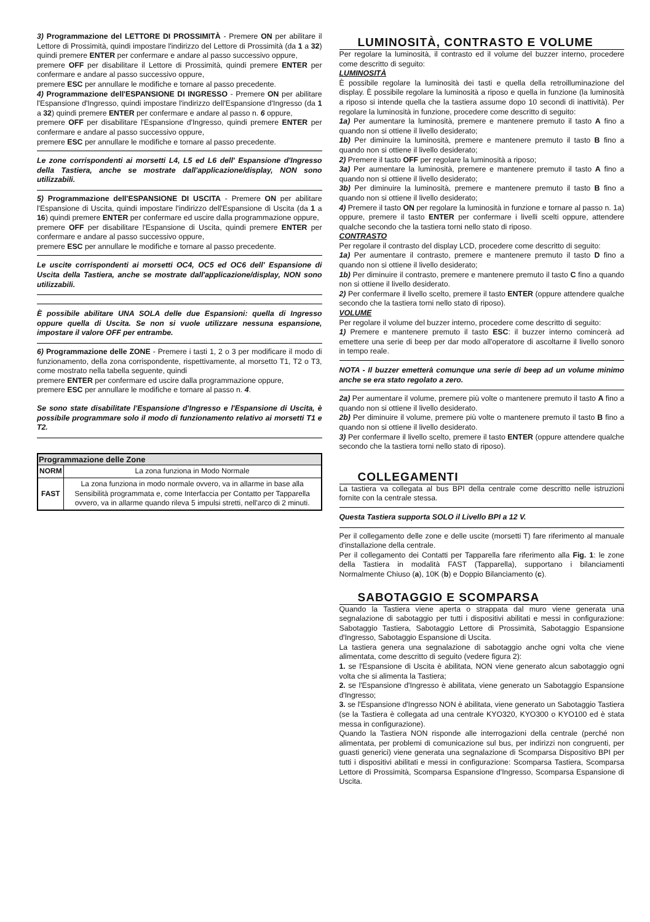3) Programmazione del LETTORE DI PROSSIMITÀ - Premere ON per abilitare il Lettore di Prossimità, quindi impostare l'indirizzo del Lettore di Prossimità (da 1 a 32) quindi premere ENTER per confermare e andare al passo successivo oppure,
premere OFF per disabilitare il Lettore di Prossimità, quindi premere ENTER per confermare e andare al passo successivo oppure,
premere ESC per annullare le modifiche e tornare al passo precedente.
4) Programmazione dell'ESPANSIONE DI INGRESSO - Premere ON per abilitare l'Espansione d'Ingresso, quindi impostare l'indirizzo dell'Espansione d'Ingresso (da 1 a 32) quindi premere ENTER per confermare e andare al passo n. 6 oppure,
premere OFF per disabilitare l'Espansione d'Ingresso, quindi premere ENTER per confermare e andare al passo successivo oppure,
premere ESC per annullare le modifiche e tornare al passo precedente.
Le zone corrispondenti ai morsetti L4, L5 ed L6 dell' Espansione d'Ingresso della Tastiera, anche se mostrate dall'applicazione/display, NON sono utilizzabili.
5) Programmazione dell'ESPANSIONE DI USCITA - Premere ON per abilitare l'Espansione di Uscita, quindi impostare l'indirizzo dell'Espansione di Uscita (da 1 a 16) quindi premere ENTER per confermare ed uscire dalla programmazione oppure,
premere OFF per disabilitare l'Espansione di Uscita, quindi premere ENTER per confermare e andare al passo successivo oppure,
premere ESC per annullare le modifiche e tornare al passo precedente.
Le uscite corrispondenti ai morsetti OC4, OC5 ed OC6 dell' Espansione di Uscita della Tastiera, anche se mostrate dall'applicazione/display, NON sono utilizzabili.
È possibile abilitare UNA SOLA delle due Espansioni: quella di Ingresso oppure quella di Uscita. Se non si vuole utilizzare nessuna espansione, impostare il valore OFF per entrambe.
6) Programmazione delle ZONE - Premere i tasti 1, 2 o 3 per modificare il modo di funzionamento, della zona corrispondente, rispettivamente, al morsetto T1, T2 o T3, come mostrato nella tabella seguente, quindi
premere ENTER per confermare ed uscire dalla programmazione oppure,
premere ESC per annullare le modifiche e tornare al passo n. 4.
Se sono state disabilitate l'Espansione d'Ingresso e l'Espansione di Uscita, è possibile programmare solo il modo di funzionamento relativo ai morsetti T1 e T2.
| Programmazione delle Zone | |
| --- | --- |
| NORM | La zona funziona in Modo Normale |
| FAST | La zona funziona in modo normale ovvero, va in allarme in base alla Sensibilità programmata e, come Interfaccia per Contatto per Tapparella ovvero, va in allarme quando rileva 5 impulsi stretti, nell'arco di 2 minuti. |
LUMINOSITÀ, CONTRASTO E VOLUME
Per regolare la luminosità, il contrasto ed il volume del buzzer interno, procedere come descritto di seguito:
LUMINOSITÀ
È possibile regolare la luminosità dei tasti e quella della retroilluminazione del display. È possibile regolare la luminosità a riposo e quella in funzione (la luminosità a riposo si intende quella che la tastiera assume dopo 10 secondi di inattività). Per regolare la luminosità in funzione, procedere come descritto di seguito:
1a) Per aumentare la luminosità, premere e mantenere premuto il tasto A fino a quando non si ottiene il livello desiderato;
1b) Per diminuire la luminosità, premere e mantenere premuto il tasto B fino a quando non si ottiene il livello desiderato;
2) Premere il tasto OFF per regolare la luminosità a riposo;
3a) Per aumentare la luminosità, premere e mantenere premuto il tasto A fino a quando non si ottiene il livello desiderato;
3b) Per diminuire la luminosità, premere e mantenere premuto il tasto B fino a quando non si ottiene il livello desiderato;
4) Premere il tasto ON per regolare la luminosità in funzione e tornare al passo n. 1a) oppure, premere il tasto ENTER per confermare i livelli scelti oppure, attendere qualche secondo che la tastiera torni nello stato di riposo.
CONTRASTO
Per regolare il contrasto del display LCD, procedere come descritto di seguito:
1a) Per aumentare il contrasto, premere e mantenere premuto il tasto D fino a quando non si ottiene il livello desiderato;
1b) Per diminuire il contrasto, premere e mantenere premuto il tasto C fino a quando non si ottiene il livello desiderato.
2) Per confermare il livello scelto, premere il tasto ENTER (oppure attendere qualche secondo che la tastiera torni nello stato di riposo).
VOLUME
Per regolare il volume del buzzer interno, procedere come descritto di seguito:
1) Premere e mantenere premuto il tasto ESC: il buzzer interno comincerà ad emettere una serie di beep per dar modo all'operatore di ascoltarne il livello sonoro in tempo reale.
NOTA - Il buzzer emetterà comunque una serie di beep ad un volume minimo anche se era stato regolato a zero.
2a) Per aumentare il volume, premere più volte o mantenere premuto il tasto A fino a quando non si ottiene il livello desiderato.
2b) Per diminuire il volume, premere più volte o mantenere premuto il tasto B fino a quando non si ottiene il livello desiderato.
3) Per confermare il livello scelto, premere il tasto ENTER (oppure attendere qualche secondo che la tastiera torni nello stato di riposo).
COLLEGAMENTI
La tastiera va collegata al bus BPI della centrale come descritto nelle istruzioni fornite con la centrale stessa.
Questa Tastiera supporta SOLO il Livello BPI a 12 V.
Per il collegamento delle zone e delle uscite (morsetti T) fare riferimento al manuale d'installazione della centrale.
Per il collegamento dei Contatti per Tapparella fare riferimento alla Fig. 1: le zone della Tastiera in modalità FAST (Tapparella), supportano i bilanciamenti Normalmente Chiuso (a), 10K (b) e Doppio Bilanciamento (c).
SABOTAGGIO E SCOMPARSA
Quando la Tastiera viene aperta o strappata dal muro viene generata una segnalazione di sabotaggio per tutti i dispositivi abilitati e messi in configurazione: Sabotaggio Tastiera, Sabotaggio Lettore di Prossimità, Sabotaggio Espansione d'Ingresso, Sabotaggio Espansione di Uscita.
La tastiera genera una segnalazione di sabotaggio anche ogni volta che viene alimentata, come descritto di seguito (vedere figura 2):
1. se l'Espansione di Uscita è abilitata, NON viene generato alcun sabotaggio ogni volta che si alimenta la Tastiera;
2. se l'Espansione d'Ingresso è abilitata, viene generato un Sabotaggio Espansione d'Ingresso;
3. se l'Espansione d'Ingresso NON è abilitata, viene generato un Sabotaggio Tastiera (se la Tastiera è collegata ad una centrale KYO320, KYO300 o KYO100 ed è stata messa in configurazione).
Quando la Tastiera NON risponde alle interrogazioni della centrale (perché non alimentata, per problemi di comunicazione sul bus, per indirizzi non congruenti, per guasti generici) viene generata una segnalazione di Scomparsa Dispositivo BPI per tutti i dispositivi abilitati e messi in configurazione: Scomparsa Tastiera, Scomparsa Lettore di Prossimità, Scomparsa Espansione d'Ingresso, Scomparsa Espansione di Uscita.